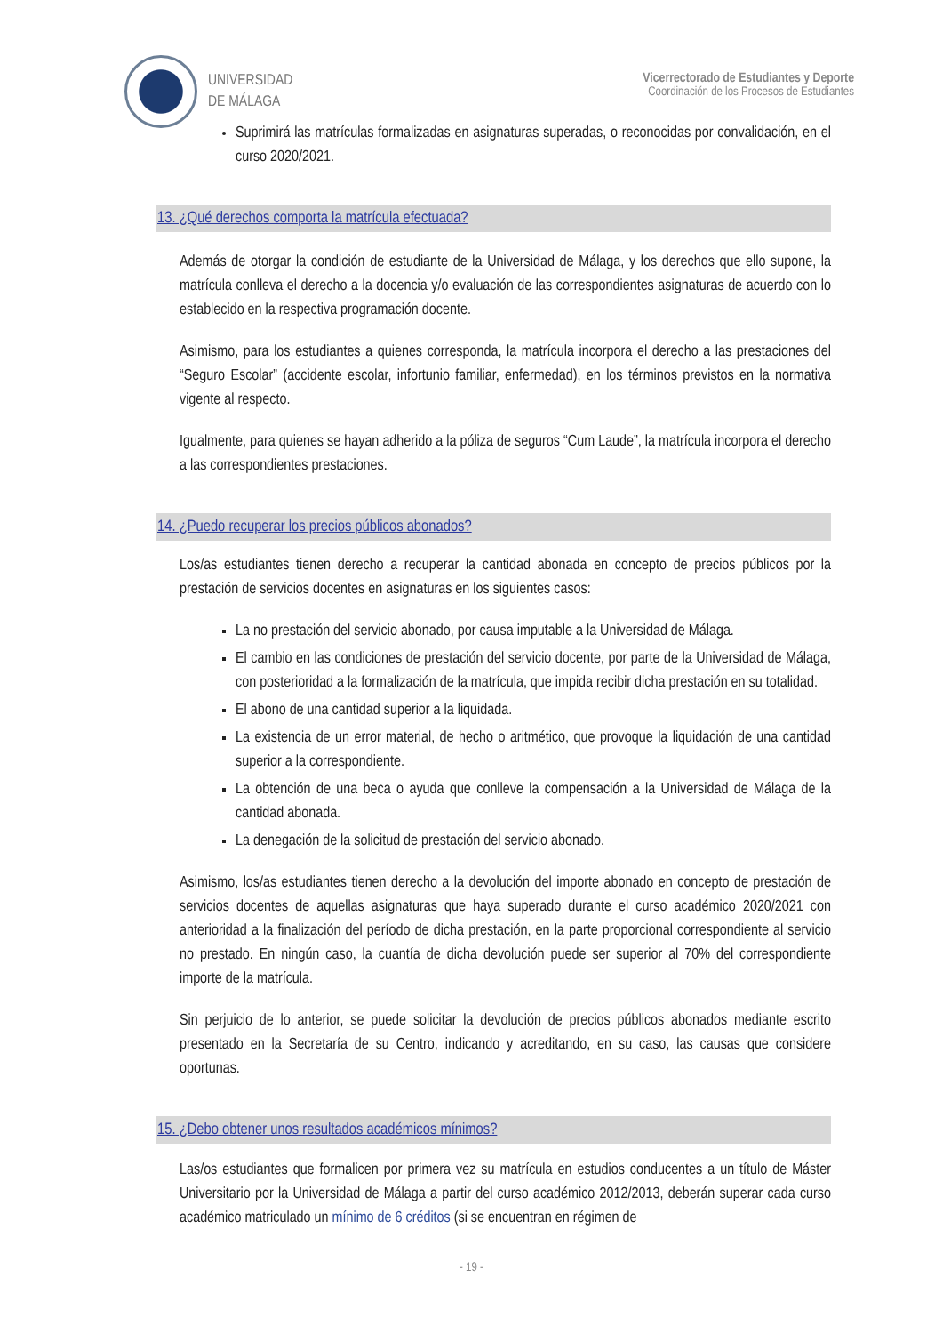UNIVERSIDAD
DE MÁLAGA
Vicerrectorado de Estudiantes y Deporte
Coordinación de los Procesos de Estudiantes
Suprimirá las matrículas formalizadas en asignaturas superadas, o reconocidas por convalidación, en el curso 2020/2021.
13. ¿Qué derechos comporta la matrícula efectuada?
Además de otorgar la condición de estudiante de la Universidad de Málaga, y los derechos que ello supone, la matrícula conlleva el derecho a la docencia y/o evaluación de las correspondientes asignaturas de acuerdo con lo establecido en la respectiva programación docente.
Asimismo, para los estudiantes a quienes corresponda, la matrícula incorpora el derecho a las prestaciones del “Seguro Escolar” (accidente escolar, infortunio familiar, enfermedad), en los términos previstos en la normativa vigente al respecto.
Igualmente, para quienes se hayan adherido a la póliza de seguros “Cum Laude”, la matrícula incorpora el derecho a las correspondientes prestaciones.
14. ¿Puedo recuperar los precios públicos abonados?
Los/as estudiantes tienen derecho a recuperar la cantidad abonada en concepto de precios públicos por la prestación de servicios docentes en asignaturas en los siguientes casos:
La no prestación del servicio abonado, por causa imputable a la Universidad de Málaga.
El cambio en las condiciones de prestación del servicio docente, por parte de la Universidad de Málaga, con posterioridad a la formalización de la matrícula, que impida recibir dicha prestación en su totalidad.
El abono de una cantidad superior a la liquidada.
La existencia de un error material, de hecho o aritmético, que provoque la liquidación de una cantidad superior a la correspondiente.
La obtención de una beca o ayuda que conlleve la compensación a la Universidad de Málaga de la cantidad abonada.
La denegación de la solicitud de prestación del servicio abonado.
Asimismo, los/as estudiantes tienen derecho a la devolución del importe abonado en concepto de prestación de servicios docentes de aquellas asignaturas que haya superado durante el curso académico 2020/2021 con anterioridad a la finalización del período de dicha prestación, en la parte proporcional correspondiente al servicio no prestado. En ningún caso, la cuantía de dicha devolución puede ser superior al 70% del correspondiente importe de la matrícula.
Sin perjuicio de lo anterior, se puede solicitar la devolución de precios públicos abonados mediante escrito presentado en la Secretaría de su Centro, indicando y acreditando, en su caso, las causas que considere oportunas.
15. ¿Debo obtener unos resultados académicos mínimos?
Las/os estudiantes que formalicen por primera vez su matrícula en estudios conducentes a un título de Máster Universitario por la Universidad de Málaga a partir del curso académico 2012/2013, deberán superar cada curso académico matriculado un mínimo de 6 créditos (si se encuentran en régimen de
- 19 -